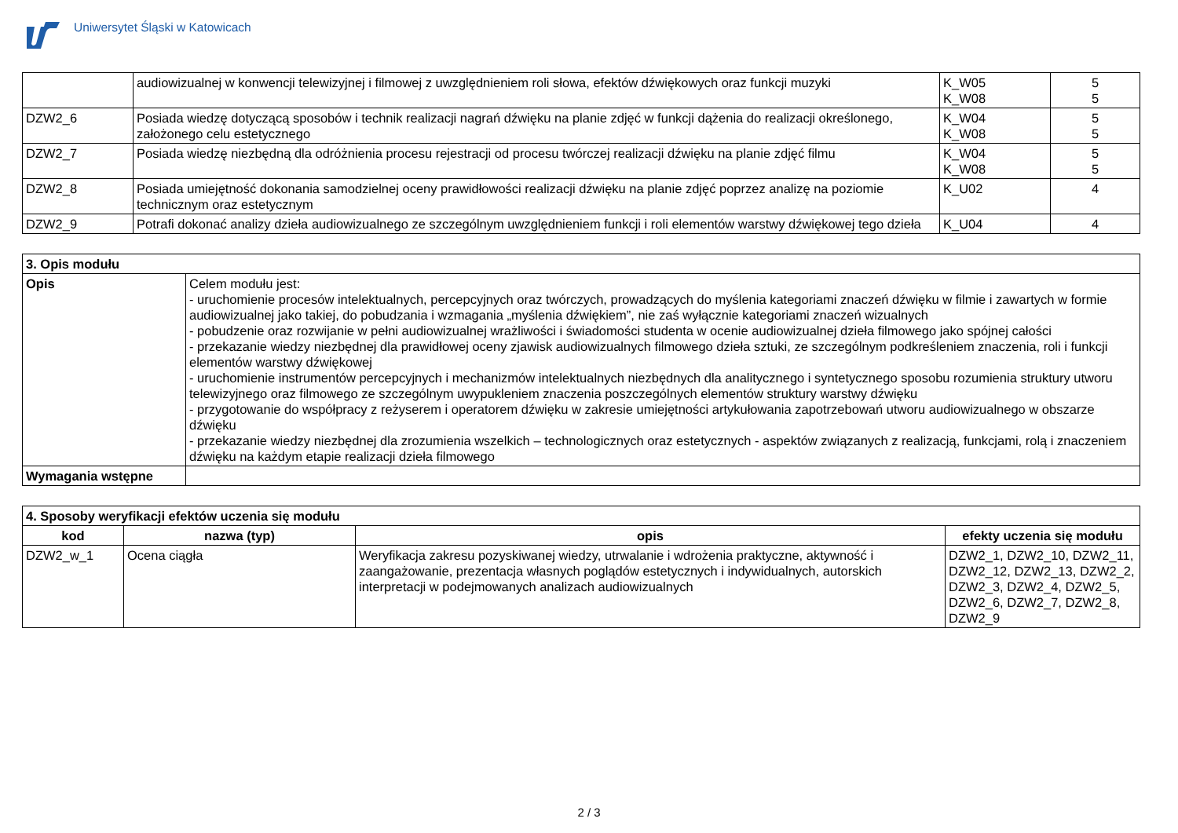Uniwersytet Śląski w Katowicach
| | audiowizualnej w konwencji telewizyjnej i filmowej z uwzględnieniem roli słowa, efektów dźwiękowych oraz funkcji muzyki | K_W05 K_W08 | 5 5 |
| DZW2_6 | Posiada wiedzę dotyczącą sposobów i technik realizacji nagrań dźwięku na planie zdjęć w funkcji dążenia do realizacji określonego, założonego celu estetycznego | K_W04 K_W08 | 5 5 |
| DZW2_7 | Posiada wiedzę niezbędną dla odróżnienia procesu rejestracji od procesu twórczej realizacji dźwięku na planie zdjęć filmu | K_W04 K_W08 | 5 5 |
| DZW2_8 | Posiada umiejętność dokonania samodzielnej oceny prawidłowości realizacji dźwięku na planie zdjęć poprzez analizę na poziomie technicznym oraz estetycznym | K_U02 | 4 |
| DZW2_9 | Potrafi dokonać analizy dzieła audiowizualnego ze szczególnym uwzględnieniem funkcji i roli elementów warstwy dźwiękowej tego dzieła | K_U04 | 4 |
| 3. Opis modułu | |
| --- | --- |
| Opis | Celem modułu jest: - uruchomienie procesów intelektualnych, percepcyjnych oraz twórczych, prowadzących do myślenia kategoriami znaczeń dźwięku w filmie i zawartych w formie audiowizualnej jako takiej, do pobudzania i wzmagania „myślenia dźwiękiem”, nie zaś wyłącznie kategoriami znaczeń wizualnych - pobudzenie oraz rozwijanie w pełni audiowizualnej wrażliwości i świadomości studenta w ocenie audiowizualnej dzieła filmowego jako spójnej całości - przekazanie wiedzy niezbędnej dla prawidłowej oceny zjawisk audiowizualnych filmowego dzieła sztuki, ze szczególnym podkreśleniem znaczenia, roli i funkcji elementów warstwy dźwiękowej - uruchomienie instrumentów percepcyjnych i mechanizmów intelektualnych niezbędnych dla analitycznego i syntetycznego sposobu rozumienia struktury utworu telewizyjnego oraz filmowego ze szczególnym uwypukleniem znaczenia poszczególnych elementów struktury warstwy dźwięku - przygotowanie do współpracy z reżyserem i operatorem dźwięku w zakresie umiejętności artykułowania zapotrzebowań utworu audiowizualnego w obszarze dźwięku - przekazanie wiedzy niezbędnej dla zrozumienia wszelkich – technologicznych oraz estetycznych - aspektów związanych z realizacją, funkcjami, rolą i znaczeniem dźwięku na każdym etapie realizacji dzieła filmowego |
| Wymagania wstępne | |
| 4. Sposoby weryfikacji efektów uczenia się modułu | | | |
| --- | --- | --- | --- |
| kod | nazwa (typ) | opis | efekty uczenia się modułu |
| DZW2_w_1 | Ocena ciągła | Weryfikacja zakresu pozyskiwanej wiedzy, utrwalanie i wdrożenia praktyczne, aktywność i zaangażowanie, prezentacja własnych poglądów estetycznych i indywidualnych, autorskich interpretacji w podejmowanych analizach audiowizualnych | DZW2_1, DZW2_10, DZW2_11, DZW2_12, DZW2_13, DZW2_2, DZW2_3, DZW2_4, DZW2_5, DZW2_6, DZW2_7, DZW2_8, DZW2_9 |
2 / 3